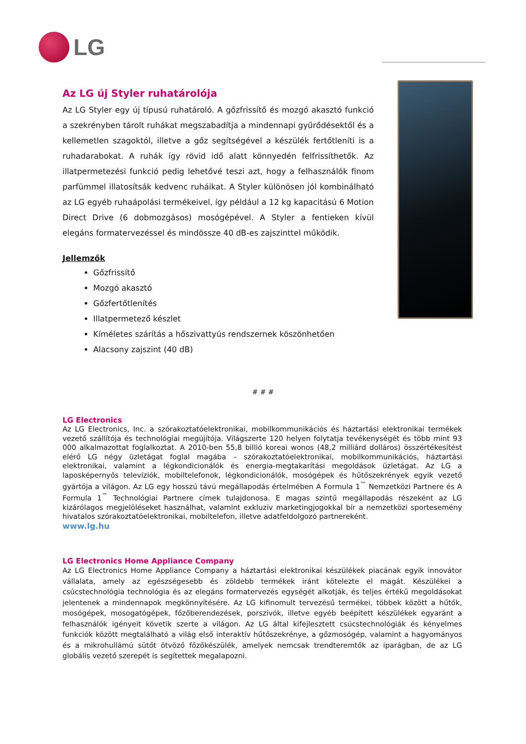LG
Az LG új Styler ruhatárolója
Az LG Styler egy új típusú ruhatároló. A gőzfrissítő és mozgó akasztó funkció a szekrényben tárolt ruhákat megszabadítja a mindennapi gyűrődésektől és a kellemetlen szagoktól, illetve a gőz segítségével a készülék fertőtleníti is a ruhadarabokat. A ruhák így rövid idő alatt könnyedén felfrissíthetők. Az illatpermetezési funkció pedig lehetővé teszi azt, hogy a felhasználók finom parfümmel illatosítsák kedvenc ruháikat. A Styler különösen jól kombinálható az LG egyéb ruhaápolási termékeivel, így például a 12 kg kapacitású 6 Motion Direct Drive (6 dobmozgásos) mosógépével. A Styler a fentieken kívül elegáns formatervezéssel és mindössze 40 dB-es zajszinttel működik.
Jellemzők
Gőzfrissítő
Mozgó akasztó
Gőzfertőtlenítés
Illatpermetező készlet
Kíméletes szárítás a hőszivattyús rendszernek köszönhetően
Alacsony zajszint (40 dB)
# # #
LG Electronics
Az LG Electronics, Inc. a szórakoztatóelektronikai, mobilkommunikációs és háztartási elektronikai termékek vezető szállítója és technológiai megújítója. Világszerte 120 helyen folytatja tevékenységét és több mint 93 000 alkalmazottat foglalkoztat. A 2010-ben 55,8 billió koreai wonos (48,2 milliárd dolláros) összértékesítést elérő LG négy üzletágat foglal magába – szórakoztatóelektronikai, mobilkommunikációs, háztartási elektronikai, valamint a légkondicionálók és energia-megtakarítási megoldások üzletágat. Az LG a laposképernyős televíziók, mobiltelefonok, légkondicionálók, mosógépek és hűtőszekrények egyik vezető gyártója a világon. Az LG egy hosszú távú megállapodás értelmében A Formula 1<sup>™</sup> Nemzetközi Partnere és A Formula 1<sup>™</sup> Technológiai Partnere címek tulajdonosa. E magas szintű megállapodás részeként az LG kizárólagos megjelöléseket használhat, valamint exkluzív marketingjogokkal bír a nemzetközi sportesemény hivatalos szórakoztatóelektronikai, mobiltelefon, illetve adatfeldolgozó partnereként.
www.lg.hu
LG Electronics Home Appliance Company
Az LG Electronics Home Appliance Company a háztartási elektronikai készülékek piacának egyik innovátor vállalata, amely az egészségesebb és zöldebb termékek iránt kötelezte el magát. Készülékei a csúcstechnológia technológia és az elegáns formatervezés egységét alkotják, és teljes értékű megoldásokat jelentenek a mindennapok megkönnyítésére. Az LG kifinomult tervezésű termékei, többek között a hűtők, mosógépek, mosogatógépek, főzőberendezések, porszívók, illetve egyéb beépített készülékek egyaránt a felhasználók igényeit követik szerte a világon. Az LG által kifejlesztett csúcstechnológiák és kényelmes funkciók között megtalálható a világ első interaktív hűtőszekrénye, a gőzmosógép, valamint a hagyományos és a mikrohullámú sütőt ötvöző főzőkészülék, amelyek nemcsak trendteremtők az iparágban, de az LG globális vezető szerepét is segítettek megalapozni.